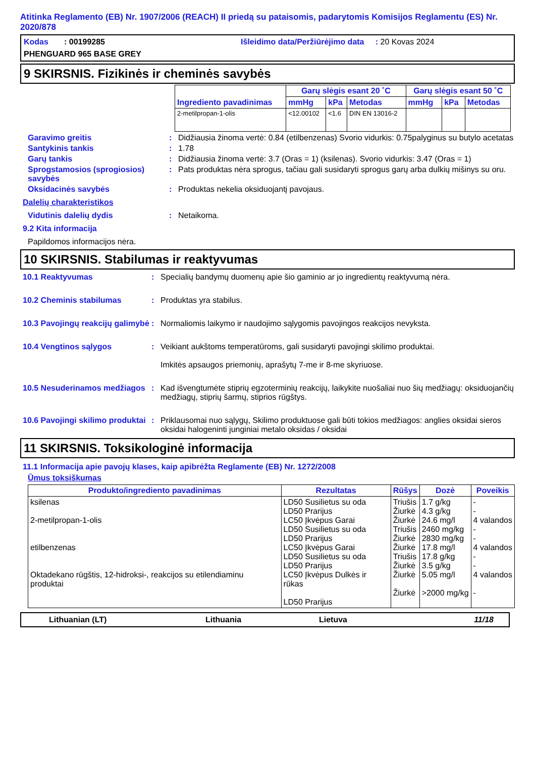Atitinka Reglamento (EB) Nr. 1907/2006 (REACH) II priedą su pataisomis, padarytomis Komisijos Reglamentu (ES) Nr. 2020/878
Kodas : 00199285
Išleidimo data/Peržiūrėjimo data : 20 Kovas 2024
PHENGUARD 965 BASE GREY
9 SKIRSNIS. Fizikinės ir cheminės savybės
| Ingrediento pavadinimas | Garų slėgis esant 20 ˚C | | | Garų slėgis esant 50 ˚C | | |
| --- | --- | --- | --- | --- | --- | --- |
| | mmHg | kPa | Metodas | mmHg | kPa | Metodas |
| 2-metilpropan-1-olis | <12.00102 | <1.6 | DIN EN 13016-2 | | | |
Garavimo greitis : Didžiausia žinoma vertė: 0.84 (etilbenzenas) Svorio vidurkis: 0.75palyginus su butylo acetatas
Santykinis tankis : 1.78
Garų tankis : Didžiausia žinoma vertė: 3.7 (Oras = 1) (ksilenas). Svorio vidurkis: 3.47 (Oras = 1)
Sprogstamosios (sprogiosios) savybės
: Pats produktas nėra sprogus, tačiau gali susidaryti sprogus garų arba dulkių mišinys su oru.
Oksidacinės savybės : Produktas nekelia oksiduojantį pavojaus.
Dalelių charakteristikos
Vidutinis dalelių dydis : Netaikoma.
9.2 Kita informacija
Papildomos informacijos nėra.
10 SKIRSNIS. Stabilumas ir reaktyvumas
10.1 Reaktyvumas : Specialių bandymų duomenų apie šio gaminio ar jo ingredientų reaktyvumą nėra.
10.2 Cheminis stabilumas : Produktas yra stabilus.
10.3 Pavojingų reakcijų galimybė
: Normaliomis laikymo ir naudojimo sąlygomis pavojingos reakcijos nevyksta.
10.4 Vengtinos sąlygos : Veikiant aukštoms temperatūroms, gali susidaryti pavojingi skilimo produktai.
Imkitės apsaugos priemonių, aprašytų 7-me ir 8-me skyriuose.
10.5 Nesuderinamos medžiagos
: Kad išvengtumėte stiprių egzoterminių reakcijų, laikykite nuošaliai nuo šių medžiagų: oksiduojančių medžiagų, stiprių šarmų, stiprios rūgštys.
10.6 Pavojingi skilimo produktai
: Priklausomai nuo sąlygų, Skilimo produktuose gali būti tokios medžiagos: anglies oksidai sieros oksidai halogeninti junginiai metalo oksidas / oksidai
11 SKIRSNIS. Toksikologinė informacija
11.1 Informacija apie pavojų klases, kaip apibrėžta Reglamente (EB) Nr. 1272/2008
Ūmus toksiškumas
| Produkto/ingrediento pavadinimas | Rezultatas | Rūšys | Dozė | Poveikis |
| --- | --- | --- | --- | --- |
| ksilenas 2-metilpropan-1-olis etilbenzenas Oktadekano rūgštis, 12-hidroksi-, reakcijos su etilendiaminu produktai | LD50 Susilietus su oda LD50 Prarijus LC50 Įkvėpus Garai LD50 Susilietus su oda LD50 Prarijus LC50 Įkvėpus Garai LD50 Susilietus su oda LD50 Prarijus LC50 Įkvėpus Dulkės ir rūkas LD50 Prarijus | Triušis Žiurkė Žiurkė Triušis Žiurkė Žiurkė Triušis Žiurkė Žiurkė Žiurkė | 1.7 g/kg 4.3 g/kg 24.6 mg/l 2460 mg/kg 2830 mg/kg 17.8 mg/l 17.8 g/kg 3.5 g/kg 5.05 mg/l >2000 mg/kg | - - 4 valandos - - 4 valandos - - 4 valandos - |
Lithuanian (LT) Lithuania Lietuva 11/18